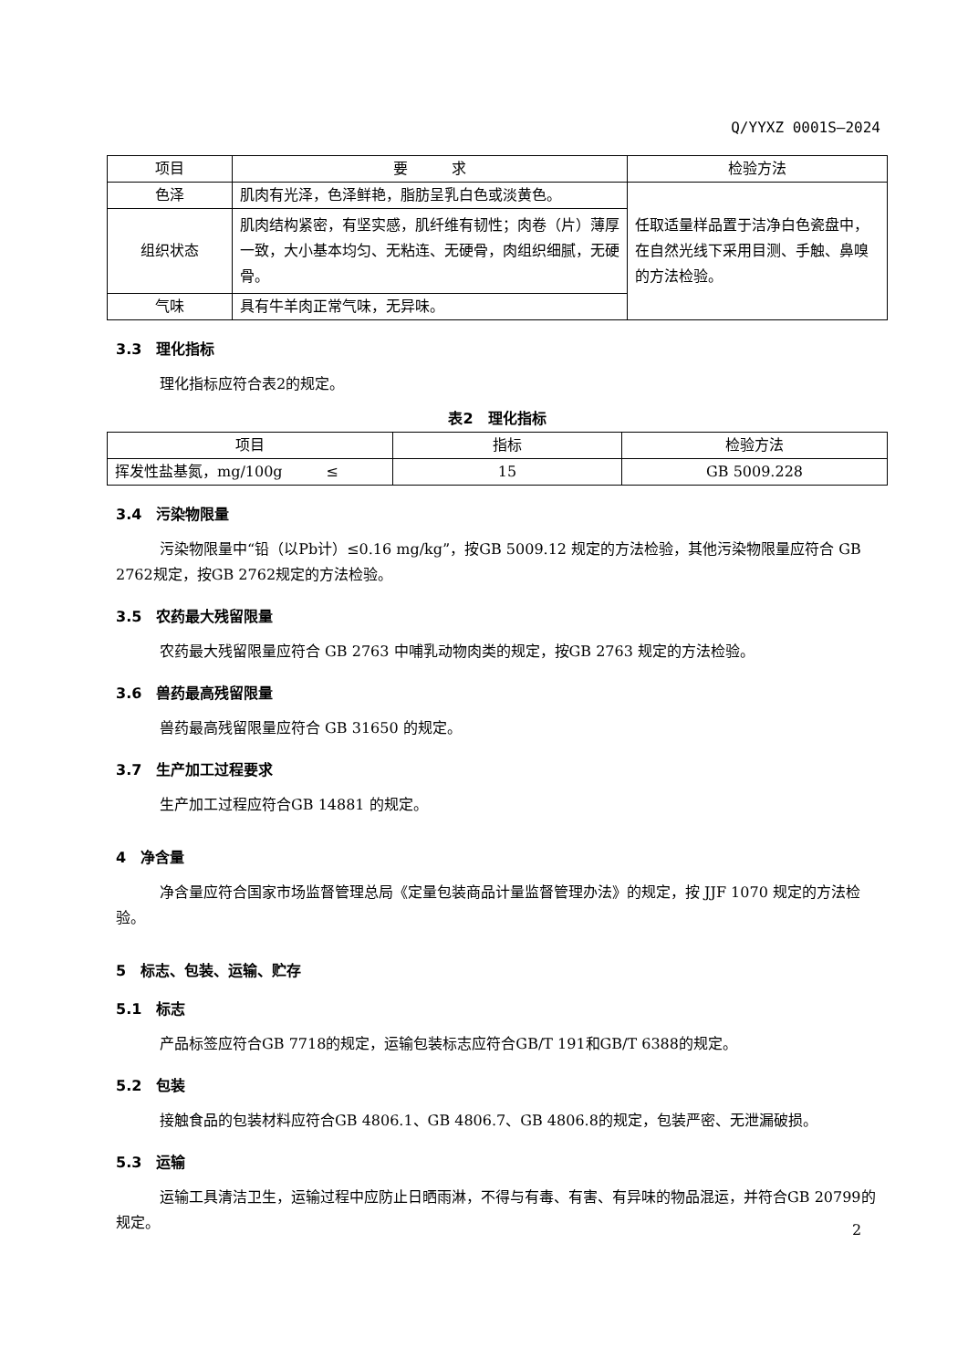Q/YYXZ 0001S—2024
| 项目 | 要 求 | 检验方法 |
| --- | --- | --- |
| 色泽 | 肌肉有光泽，色泽鲜艳，脂肪呈乳白色或淡黄色。 | 任取适量样品置于洁净白色瓷盘中，在自然光线下采用目测、手触、鼻嗅的方法检验。 |
| 组织状态 | 肌肉结构紧密，有坚实感，肌纤维有韧性；肉卷（片）薄厚一致，大小基本均匀、无粘连、无硬骨，肉组织细腻，无硬骨。 | |
| 气味 | 具有牛羊肉正常气味，无异味。 | |
3.3　理化指标
理化指标应符合表2的规定。
表2　理化指标
| 项目 | 指标 | 检验方法 |
| --- | --- | --- |
| 挥发性盐基氮，mg/100g ≤ | 15 | GB 5009.228 |
3.4　污染物限量
污染物限量中“铅（以Pb计）≤0.16 mg/kg”，按GB 5009.12 规定的方法检验，其他污染物限量应符合 GB 2762规定，按GB 2762规定的方法检验。
3.5　农药最大残留限量
农药最大残留限量应符合 GB 2763 中哺乳动物肉类的规定，按GB 2763 规定的方法检验。
3.6　兽药最高残留限量
兽药最高残留限量应符合 GB 31650 的规定。
3.7　生产加工过程要求
生产加工过程应符合GB 14881 的规定。
4　净含量
净含量应符合国家市场监督管理总局《定量包装商品计量监督管理办法》的规定，按 JJF 1070 规定的方法检验。
5　标志、包装、运输、贮存
5.1　标志
产品标签应符合GB 7718的规定，运输包装标志应符合GB/T 191和GB/T 6388的规定。
5.2　包装
接触食品的包装材料应符合GB 4806.1、GB 4806.7、GB 4806.8的规定，包装严密、无泄漏破损。
5.3　运输
运输工具清洁卫生，运输过程中应防止日晒雨淋，不得与有毒、有害、有异味的物品混运，并符合GB 20799的规定。
2